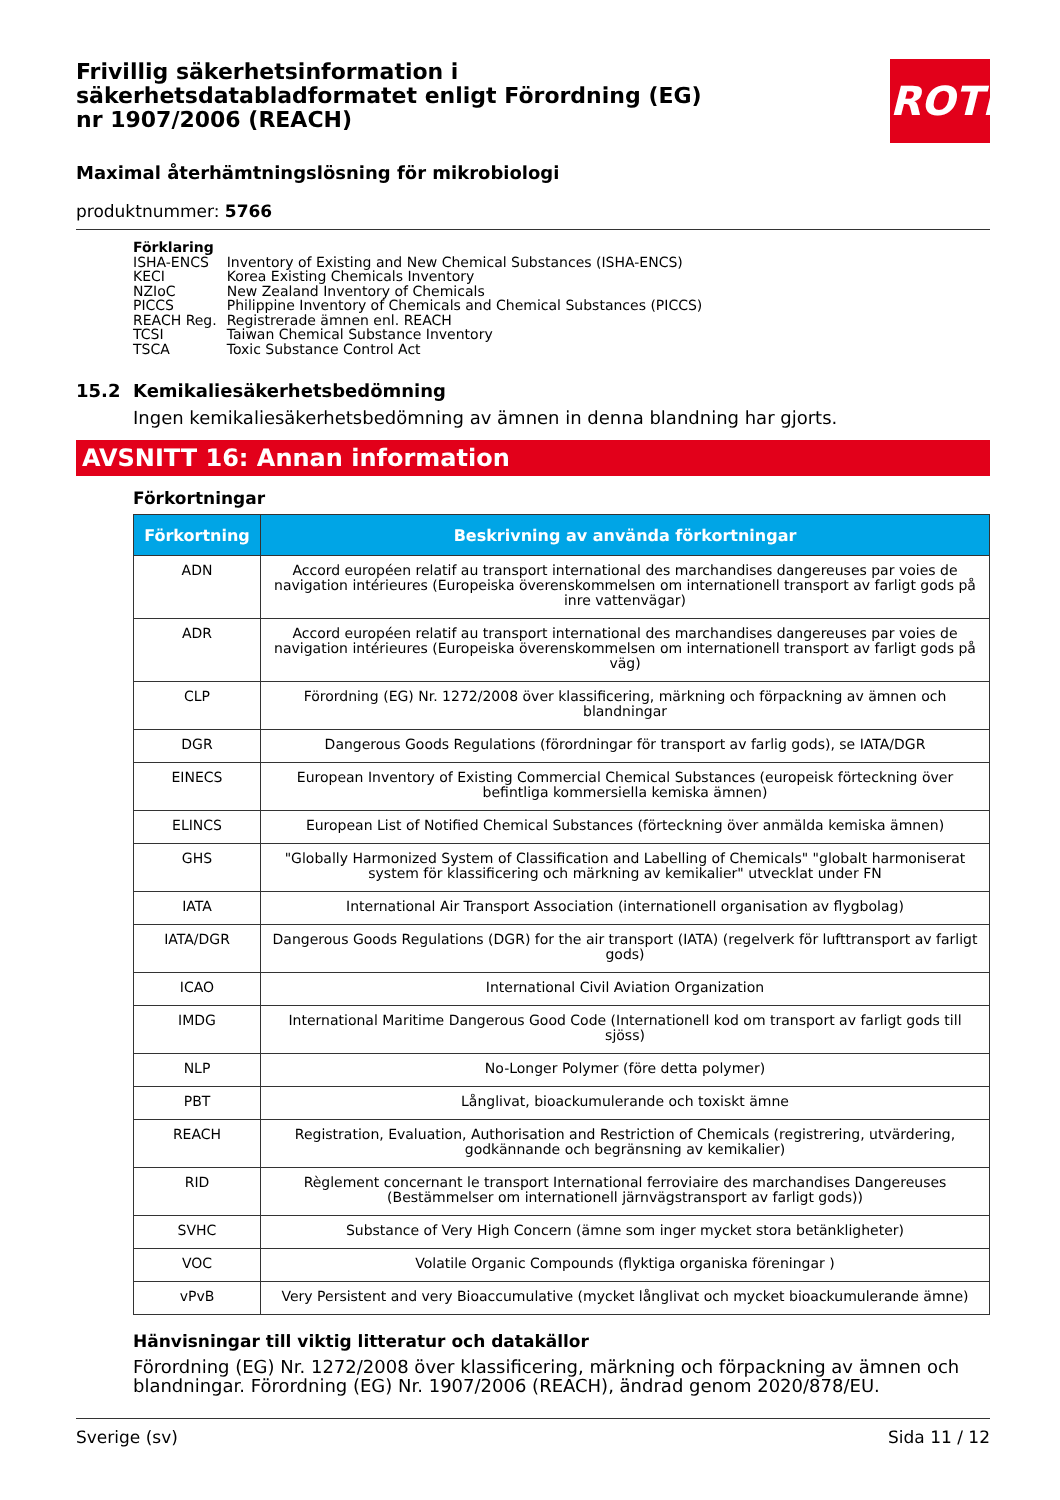ROTH
Frivillig säkerhetsinformation i säkerhetsdatabladformatet enligt Förordning (EG) nr 1907/2006 (REACH)
Maximal återhämtningslösning för mikrobiologi
produktnummer: 5766
Förklaring
| ISHA-ENCS | Inventory of Existing and New Chemical Substances (ISHA-ENCS) |
| KECI | Korea Existing Chemicals Inventory |
| NZIoC | New Zealand Inventory of Chemicals |
| PICCS | Philippine Inventory of Chemicals and Chemical Substances (PICCS) |
| REACH Reg. | Registrerade ämnen enl. REACH |
| TCSI | Taiwan Chemical Substance Inventory |
| TSCA | Toxic Substance Control Act |
15.2 Kemikaliesäkerhetsbedömning
Ingen kemikaliesäkerhetsbedömning av ämnen in denna blandning har gjorts.
AVSNITT 16: Annan information
Förkortningar
| Förkortning | Beskrivning av använda förkortningar |
| --- | --- |
| ADN | Accord européen relatif au transport international des marchandises dangereuses par voies de navigation intérieures (Europeiska överenskommelsen om internationell transport av farligt gods på inre vattenvägar) |
| ADR | Accord européen relatif au transport international des marchandises dangereuses par voies de navigation intérieures (Europeiska överenskommelsen om internationell transport av farligt gods på väg) |
| CLP | Förordning (EG) Nr. 1272/2008 över klassificering, märkning och förpackning av ämnen och blandningar |
| DGR | Dangerous Goods Regulations (förordningar för transport av farlig gods), se IATA/DGR |
| EINECS | European Inventory of Existing Commercial Chemical Substances (europeisk förteckning över befintliga kommersiella kemiska ämnen) |
| ELINCS | European List of Notified Chemical Substances (förteckning över anmälda kemiska ämnen) |
| GHS | "Globally Harmonized System of Classification and Labelling of Chemicals" "globalt harmoniserat system för klassificering och märkning av kemikalier" utvecklat under FN |
| IATA | International Air Transport Association (internationell organisation av flygbolag) |
| IATA/DGR | Dangerous Goods Regulations (DGR) for the air transport (IATA) (regelverk för lufttransport av farligt gods) |
| ICAO | International Civil Aviation Organization |
| IMDG | International Maritime Dangerous Good Code (Internationell kod om transport av farligt gods till sjöss) |
| NLP | No-Longer Polymer (före detta polymer) |
| PBT | Långlivat, bioackumulerande och toxiskt ämne |
| REACH | Registration, Evaluation, Authorisation and Restriction of Chemicals (registrering, utvärdering, godkännande och begränsning av kemikalier) |
| RID | Règlement concernant le transport International ferroviaire des marchandises Dangereuses (Bestämmelser om internationell järnvägstransport av farligt gods)) |
| SVHC | Substance of Very High Concern (ämne som inger mycket stora betänkligheter) |
| VOC | Volatile Organic Compounds (flyktiga organiska föreningar ) |
| vPvB | Very Persistent and very Bioaccumulative (mycket långlivat och mycket bioackumulerande ämne) |
Hänvisningar till viktig litteratur och datakällor
Förordning (EG) Nr. 1272/2008 över klassificering, märkning och förpackning av ämnen och blandningar. Förordning (EG) Nr. 1907/2006 (REACH), ändrad genom 2020/878/EU.
Sverige (sv) Sida 11 / 12